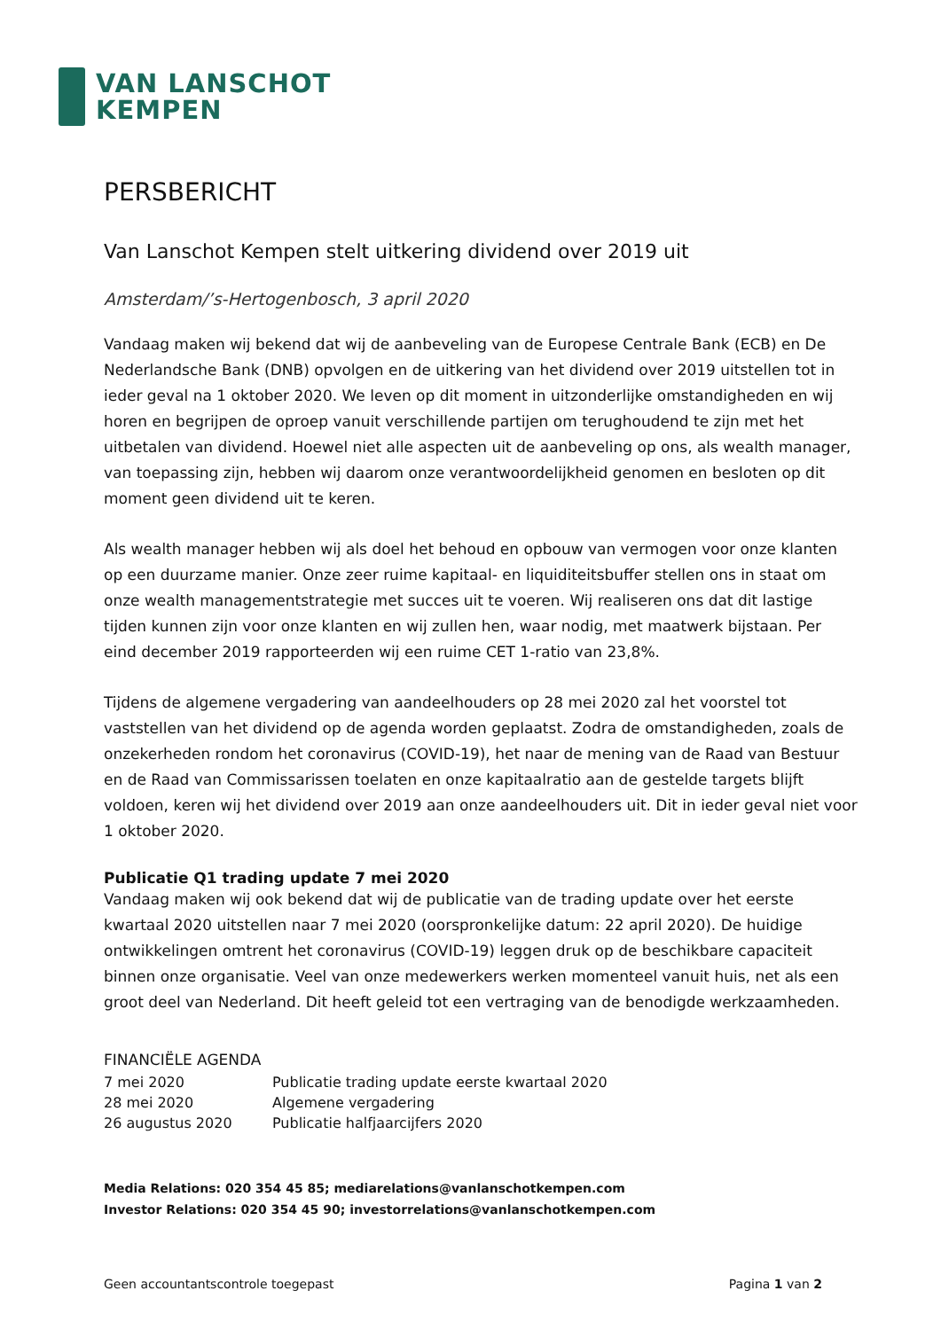VAN LANSCHOT
KEMPEN
PERSBERICHT
Van Lanschot Kempen stelt uitkering dividend over 2019 uit
Amsterdam/’s-Hertogenbosch, 3 april 2020
Vandaag maken wij bekend dat wij de aanbeveling van de Europese Centrale Bank (ECB) en De Nederlandsche Bank (DNB) opvolgen en de uitkering van het dividend over 2019 uitstellen tot in ieder geval na 1 oktober 2020. We leven op dit moment in uitzonderlijke omstandigheden en wij horen en begrijpen de oproep vanuit verschillende partijen om terughoudend te zijn met het uitbetalen van dividend. Hoewel niet alle aspecten uit de aanbeveling op ons, als wealth manager, van toepassing zijn, hebben wij daarom onze verantwoordelijkheid genomen en besloten op dit moment geen dividend uit te keren.
Als wealth manager hebben wij als doel het behoud en opbouw van vermogen voor onze klanten op een duurzame manier. Onze zeer ruime kapitaal- en liquiditeitsbuffer stellen ons in staat om onze wealth managementstrategie met succes uit te voeren. Wij realiseren ons dat dit lastige tijden kunnen zijn voor onze klanten en wij zullen hen, waar nodig, met maatwerk bijstaan. Per eind december 2019 rapporteerden wij een ruime CET 1-ratio van 23,8%.
Tijdens de algemene vergadering van aandeelhouders op 28 mei 2020 zal het voorstel tot vaststellen van het dividend op de agenda worden geplaatst. Zodra de omstandigheden, zoals de onzekerheden rondom het coronavirus (COVID-19), het naar de mening van de Raad van Bestuur en de Raad van Commissarissen toelaten en onze kapitaalratio aan de gestelde targets blijft voldoen, keren wij het dividend over 2019 aan onze aandeelhouders uit. Dit in ieder geval niet voor 1 oktober 2020.
Publicatie Q1 trading update 7 mei 2020
Vandaag maken wij ook bekend dat wij de publicatie van de trading update over het eerste kwartaal 2020 uitstellen naar 7 mei 2020 (oorspronkelijke datum: 22 april 2020). De huidige ontwikkelingen omtrent het coronavirus (COVID-19) leggen druk op de beschikbare capaciteit binnen onze organisatie. Veel van onze medewerkers werken momenteel vanuit huis, net als een groot deel van Nederland. Dit heeft geleid tot een vertraging van de benodigde werkzaamheden.
FINANCIËLE AGENDA
| 7 mei 2020 | Publicatie trading update eerste kwartaal 2020 |
| 28 mei 2020 | Algemene vergadering |
| 26 augustus 2020 | Publicatie halfjaarcijfers 2020 |
Media Relations: 020 354 45 85; mediarelations@vanlanschotkempen.com
Investor Relations: 020 354 45 90; investorrelations@vanlanschotkempen.com
Geen accountantscontrole toegepast Pagina 1 van 2